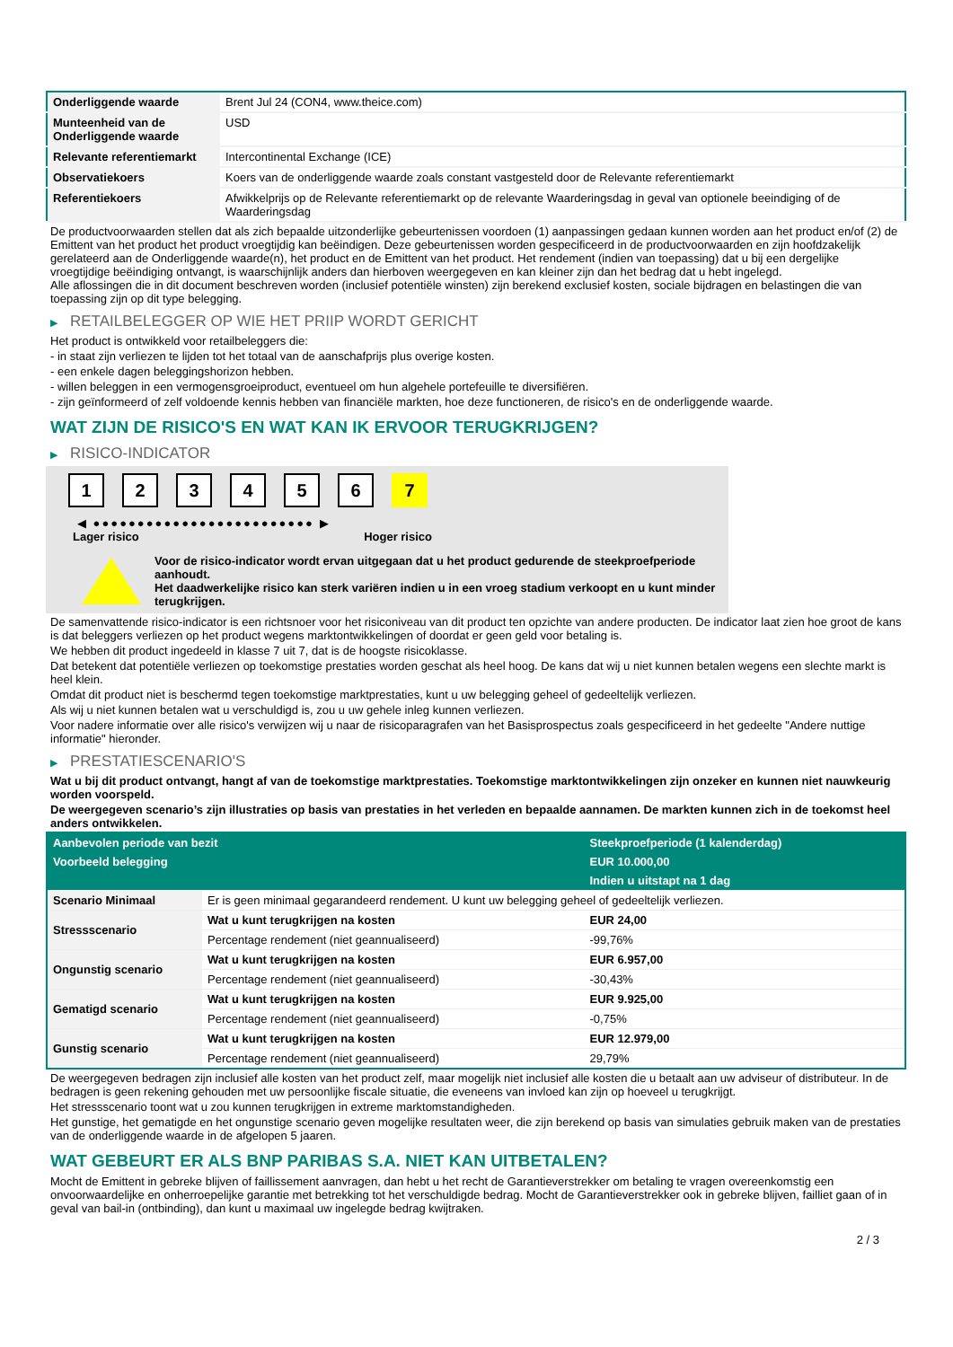| Onderliggende waarde | Brent Jul 24 (CON4, www.theice.com) |
| Munteenheid van de Onderliggende waarde | USD |
| Relevante referentiemarkt | Intercontinental Exchange (ICE) |
| Observatiekoers | Koers van de onderliggende waarde zoals constant vastgesteld door de Relevante referentiemarkt |
| Referentiekoers | Afwikkelprijs op de Relevante referentiemarkt op de relevante Waarderingsdag in geval van optionele beeindiging of de Waarderingsdag |
De productvoorwaarden stellen dat als zich bepaalde uitzonderlijke gebeurtenissen voordoen (1) aanpassingen gedaan kunnen worden aan het product en/of (2) de Emittent van het product het product vroegtijdig kan beëindigen. Deze gebeurtenissen worden gespecificeerd in de productvoorwaarden en zijn hoofdzakelijk gerelateerd aan de Onderliggende waarde(n), het product en de Emittent van het product. Het rendement (indien van toepassing) dat u bij een dergelijke vroegtijdige beëindiging ontvangt, is waarschijnlijk anders dan hierboven weergegeven en kan kleiner zijn dan het bedrag dat u hebt ingelegd.
Alle aflossingen die in dit document beschreven worden (inclusief potentiële winsten) zijn berekend exclusief kosten, sociale bijdragen en belastingen die van toepassing zijn op dit type belegging.
▶ RETAILBELEGGER OP WIE HET PRIIP WORDT GERICHT
Het product is ontwikkeld voor retailbeleggers die:
- in staat zijn verliezen te lijden tot het totaal van de aanschafprijs plus overige kosten.
- een enkele dagen beleggingshorizon hebben.
- willen beleggen in een vermogensgroeiproduct, eventueel om hun algehele portefeuille te diversifiëren.
- zijn geïnformeerd of zelf voldoende kennis hebben van financiële markten, hoe deze functioneren, de risico's en de onderliggende waarde.
WAT ZIJN DE RISICO'S EN WAT KAN IK ERVOOR TERUGKRIJGEN?
▶ RISICO-INDICATOR
1 2 3 4 5 6 7
◀ ●●●●●●●●●●●●●●●●●●●●●●●●● ▶
Lager risico Hoger risico
Voor de risico-indicator wordt ervan uitgegaan dat u het product gedurende de steekproefperiode aanhoudt.
Het daadwerkelijke risico kan sterk variëren indien u in een vroeg stadium verkoopt en u kunt minder terugkrijgen.
De samenvattende risico-indicator is een richtsnoer voor het risiconiveau van dit product ten opzichte van andere producten. De indicator laat zien hoe groot de kans is dat beleggers verliezen op het product wegens marktontwikkelingen of doordat er geen geld voor betaling is.
We hebben dit product ingedeeld in klasse 7 uit 7, dat is de hoogste risicoklasse.
Dat betekent dat potentiële verliezen op toekomstige prestaties worden geschat als heel hoog. De kans dat wij u niet kunnen betalen wegens een slechte markt is heel klein.
Omdat dit product niet is beschermd tegen toekomstige marktprestaties, kunt u uw belegging geheel of gedeeltelijk verliezen.
Als wij u niet kunnen betalen wat u verschuldigd is, zou u uw gehele inleg kunnen verliezen.
Voor nadere informatie over alle risico's verwijzen wij u naar de risicoparagrafen van het Basisprospectus zoals gespecificeerd in het gedeelte "Andere nuttige informatie" hieronder.
▶ PRESTATIESCENARIO'S
Wat u bij dit product ontvangt, hangt af van de toekomstige marktprestaties. Toekomstige marktontwikkelingen zijn onzeker en kunnen niet nauwkeurig worden voorspeld.
De weergegeven scenario’s zijn illustraties op basis van prestaties in het verleden en bepaalde aannamen. De markten kunnen zich in de toekomst heel anders ontwikkelen.
| Aanbevolen periode van bezit | | Steekproefperiode (1 kalenderdag) |
| --- | --- | --- |
| Voorbeeld belegging | | EUR 10.000,00 |
| | | Indien u uitstapt na 1 dag |
| Scenario Minimaal | Er is geen minimaal gegarandeerd rendement. U kunt uw belegging geheel of gedeeltelijk verliezen. | |
| Stressscenario | Wat u kunt terugkrijgen na kosten | EUR 24,00 |
| | Percentage rendement (niet geannualiseerd) | -99,76% |
| Ongunstig scenario | Wat u kunt terugkrijgen na kosten | EUR 6.957,00 |
| | Percentage rendement (niet geannualiseerd) | -30,43% |
| Gematigd scenario | Wat u kunt terugkrijgen na kosten | EUR 9.925,00 |
| | Percentage rendement (niet geannualiseerd) | -0,75% |
| Gunstig scenario | Wat u kunt terugkrijgen na kosten | EUR 12.979,00 |
| | Percentage rendement (niet geannualiseerd) | 29,79% |
De weergegeven bedragen zijn inclusief alle kosten van het product zelf, maar mogelijk niet inclusief alle kosten die u betaalt aan uw adviseur of distributeur. In de bedragen is geen rekening gehouden met uw persoonlijke fiscale situatie, die eveneens van invloed kan zijn op hoeveel u terugkrijgt.
Het stressscenario toont wat u zou kunnen terugkrijgen in extreme marktomstandigheden.
Het gunstige, het gematigde en het ongunstige scenario geven mogelijke resultaten weer, die zijn berekend op basis van simulaties gebruik maken van de prestaties van de onderliggende waarde in de afgelopen 5 jaaren.
WAT GEBEURT ER ALS BNP PARIBAS S.A. NIET KAN UITBETALEN?
Mocht de Emittent in gebreke blijven of faillissement aanvragen, dan hebt u het recht de Garantieverstrekker om betaling te vragen overeenkomstig een onvoorwaardelijke en onherroepelijke garantie met betrekking tot het verschuldigde bedrag. Mocht de Garantieverstrekker ook in gebreke blijven, failliet gaan of in geval van bail-in (ontbinding), dan kunt u maximaal uw ingelegde bedrag kwijtraken.
2 / 3